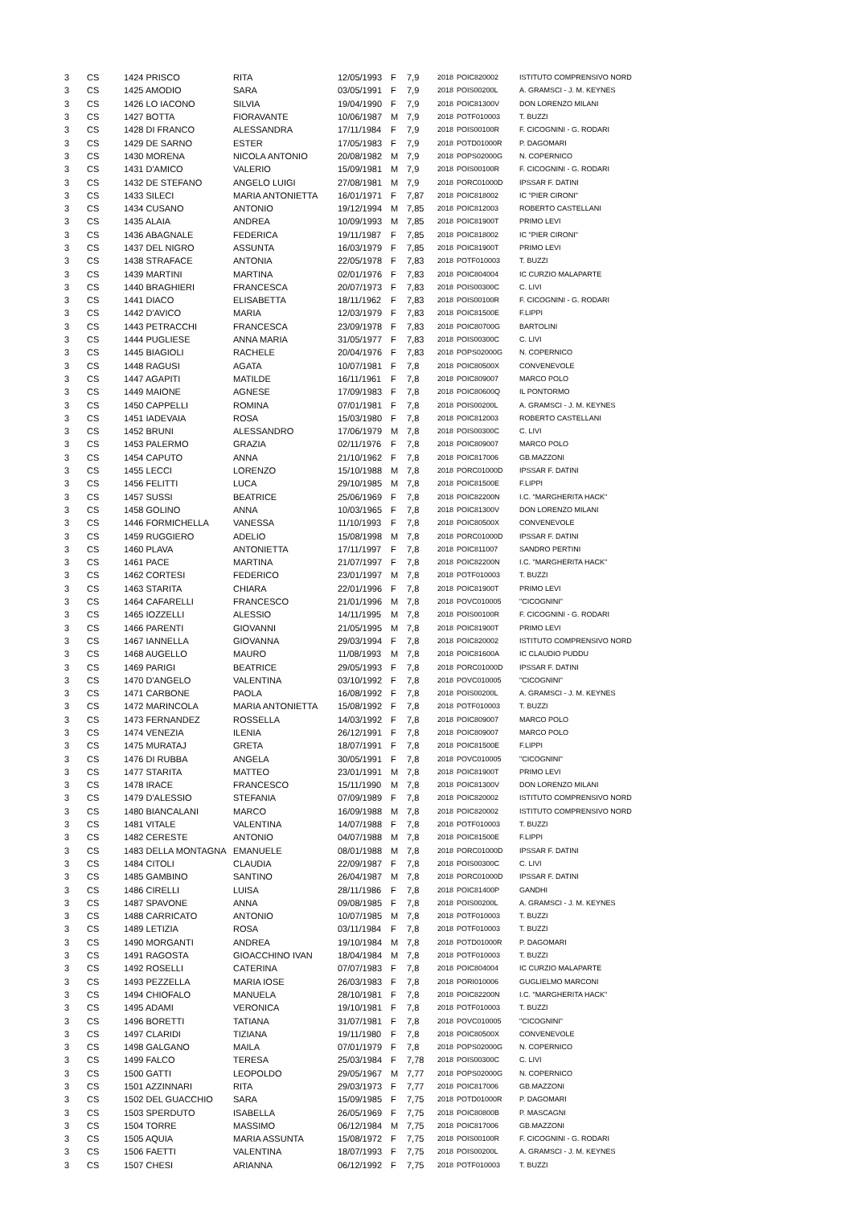| 3 | CS | 1424 PRISCO | RITA | 12/05/1993 | F | 7,9 | 2018 | POIC820002 | ISTITUTO COMPRENSIVO NORD |
| 3 | CS | 1425 AMODIO | SARA | 03/05/1991 | F | 7,9 | 2018 | POIS00200L | A. GRAMSCI - J. M. KEYNES |
| 3 | CS | 1426 LO IACONO | SILVIA | 19/04/1990 | F | 7,9 | 2018 | POIC81300V | DON LORENZO MILANI |
| 3 | CS | 1427 BOTTA | FIORAVANTE | 10/06/1987 | M | 7,9 | 2018 | POTF010003 | T. BUZZI |
| 3 | CS | 1428 DI FRANCO | ALESSANDRA | 17/11/1984 | F | 7,9 | 2018 | POIS00100R | F. CICOGNINI - G. RODARI |
| 3 | CS | 1429 DE SARNO | ESTER | 17/05/1983 | F | 7,9 | 2018 | POTD01000R | P. DAGOMARI |
| 3 | CS | 1430 MORENA | NICOLA ANTONIO | 20/08/1982 | M | 7,9 | 2018 | POPS02000G | N. COPERNICO |
| 3 | CS | 1431 D'AMICO | VALERIO | 15/09/1981 | M | 7,9 | 2018 | POIS00100R | F. CICOGNINI - G. RODARI |
| 3 | CS | 1432 DE STEFANO | ANGELO LUIGI | 27/08/1981 | M | 7,9 | 2018 | PORC01000D | IPSSAR F. DATINI |
| 3 | CS | 1433 SILECI | MARIA ANTONIETTA | 16/01/1971 | F | 7,87 | 2018 | POIC818002 | IC "PIER CIRONI" |
| 3 | CS | 1434 CUSANO | ANTONIO | 19/12/1994 | M | 7,85 | 2018 | POIC812003 | ROBERTO CASTELLANI |
| 3 | CS | 1435 ALAIA | ANDREA | 10/09/1993 | M | 7,85 | 2018 | POIC81900T | PRIMO LEVI |
| 3 | CS | 1436 ABAGNALE | FEDERICA | 19/11/1987 | F | 7,85 | 2018 | POIC818002 | IC "PIER CIRONI" |
| 3 | CS | 1437 DEL NIGRO | ASSUNTA | 16/03/1979 | F | 7,85 | 2018 | POIC81900T | PRIMO LEVI |
| 3 | CS | 1438 STRAFACE | ANTONIA | 22/05/1978 | F | 7,83 | 2018 | POTF010003 | T. BUZZI |
| 3 | CS | 1439 MARTINI | MARTINA | 02/01/1976 | F | 7,83 | 2018 | POIC804004 | IC CURZIO MALAPARTE |
| 3 | CS | 1440 BRAGHIERI | FRANCESCA | 20/07/1973 | F | 7,83 | 2018 | POIS00300C | C. LIVI |
| 3 | CS | 1441 DIACO | ELISABETTA | 18/11/1962 | F | 7,83 | 2018 | POIS00100R | F. CICOGNINI - G. RODARI |
| 3 | CS | 1442 D'AVICO | MARIA | 12/03/1979 | F | 7,83 | 2018 | POIC81500E | F.LIPPI |
| 3 | CS | 1443 PETRACCHI | FRANCESCA | 23/09/1978 | F | 7,83 | 2018 | POIC80700G | BARTOLINI |
| 3 | CS | 1444 PUGLIESE | ANNA MARIA | 31/05/1977 | F | 7,83 | 2018 | POIS00300C | C. LIVI |
| 3 | CS | 1445 BIAGIOLI | RACHELE | 20/04/1976 | F | 7,83 | 2018 | POPS02000G | N. COPERNICO |
| 3 | CS | 1448 RAGUSI | AGATA | 10/07/1981 | F | 7,8 | 2018 | POIC80500X | CONVENEVOLE |
| 3 | CS | 1447 AGAPITI | MATILDE | 16/11/1961 | F | 7,8 | 2018 | POIC809007 | MARCO POLO |
| 3 | CS | 1449 MAIONE | AGNESE | 17/09/1983 | F | 7,8 | 2018 | POIC80600Q | IL PONTORMO |
| 3 | CS | 1450 CAPPELLI | ROMINA | 07/01/1981 | F | 7,8 | 2018 | POIS00200L | A. GRAMSCI - J. M. KEYNES |
| 3 | CS | 1451 IADEVAIA | ROSA | 15/03/1980 | F | 7,8 | 2018 | POIC812003 | ROBERTO CASTELLANI |
| 3 | CS | 1452 BRUNI | ALESSANDRO | 17/06/1979 | M | 7,8 | 2018 | POIS00300C | C. LIVI |
| 3 | CS | 1453 PALERMO | GRAZIA | 02/11/1976 | F | 7,8 | 2018 | POIC809007 | MARCO POLO |
| 3 | CS | 1454 CAPUTO | ANNA | 21/10/1962 | F | 7,8 | 2018 | POIC817006 | GB.MAZZONI |
| 3 | CS | 1455 LECCI | LORENZO | 15/10/1988 | M | 7,8 | 2018 | PORC01000D | IPSSAR F. DATINI |
| 3 | CS | 1456 FELITTI | LUCA | 29/10/1985 | M | 7,8 | 2018 | POIC81500E | F.LIPPI |
| 3 | CS | 1457 SUSSI | BEATRICE | 25/06/1969 | F | 7,8 | 2018 | POIC82200N | I.C. "MARGHERITA HACK" |
| 3 | CS | 1458 GOLINO | ANNA | 10/03/1965 | F | 7,8 | 2018 | POIC81300V | DON LORENZO MILANI |
| 3 | CS | 1446 FORMICHELLA | VANESSA | 11/10/1993 | F | 7,8 | 2018 | POIC80500X | CONVENEVOLE |
| 3 | CS | 1459 RUGGIERO | ADELIO | 15/08/1998 | M | 7,8 | 2018 | PORC01000D | IPSSAR F. DATINI |
| 3 | CS | 1460 PLAVA | ANTONIETTA | 17/11/1997 | F | 7,8 | 2018 | POIC811007 | SANDRO PERTINI |
| 3 | CS | 1461 PACE | MARTINA | 21/07/1997 | F | 7,8 | 2018 | POIC82200N | I.C. "MARGHERITA HACK" |
| 3 | CS | 1462 CORTESI | FEDERICO | 23/01/1997 | M | 7,8 | 2018 | POTF010003 | T. BUZZI |
| 3 | CS | 1463 STARITA | CHIARA | 22/01/1996 | F | 7,8 | 2018 | POIC81900T | PRIMO LEVI |
| 3 | CS | 1464 CAFARELLI | FRANCESCO | 21/01/1996 | M | 7,8 | 2018 | POVC010005 | "CICOGNINI" |
| 3 | CS | 1465 IOZZELLI | ALESSIO | 14/11/1995 | M | 7,8 | 2018 | POIS00100R | F. CICOGNINI - G. RODARI |
| 3 | CS | 1466 PARENTI | GIOVANNI | 21/05/1995 | M | 7,8 | 2018 | POIC81900T | PRIMO LEVI |
| 3 | CS | 1467 IANNELLA | GIOVANNA | 29/03/1994 | F | 7,8 | 2018 | POIC820002 | ISTITUTO COMPRENSIVO NORD |
| 3 | CS | 1468 AUGELLO | MAURO | 11/08/1993 | M | 7,8 | 2018 | POIC81600A | IC CLAUDIO PUDDU |
| 3 | CS | 1469 PARIGI | BEATRICE | 29/05/1993 | F | 7,8 | 2018 | PORC01000D | IPSSAR F. DATINI |
| 3 | CS | 1470 D'ANGELO | VALENTINA | 03/10/1992 | F | 7,8 | 2018 | POVC010005 | "CICOGNINI" |
| 3 | CS | 1471 CARBONE | PAOLA | 16/08/1992 | F | 7,8 | 2018 | POIS00200L | A. GRAMSCI - J. M. KEYNES |
| 3 | CS | 1472 MARINCOLA | MARIA ANTONIETTA | 15/08/1992 | F | 7,8 | 2018 | POTF010003 | T. BUZZI |
| 3 | CS | 1473 FERNANDEZ | ROSSELLA | 14/03/1992 | F | 7,8 | 2018 | POIC809007 | MARCO POLO |
| 3 | CS | 1474 VENEZIA | ILENIA | 26/12/1991 | F | 7,8 | 2018 | POIC809007 | MARCO POLO |
| 3 | CS | 1475 MURATAJ | GRETA | 18/07/1991 | F | 7,8 | 2018 | POIC81500E | F.LIPPI |
| 3 | CS | 1476 DI RUBBA | ANGELA | 30/05/1991 | F | 7,8 | 2018 | POVC010005 | "CICOGNINI" |
| 3 | CS | 1477 STARITA | MATTEO | 23/01/1991 | M | 7,8 | 2018 | POIC81900T | PRIMO LEVI |
| 3 | CS | 1478 IRACE | FRANCESCO | 15/11/1990 | M | 7,8 | 2018 | POIC81300V | DON LORENZO MILANI |
| 3 | CS | 1479 D'ALESSIO | STEFANIA | 07/09/1989 | F | 7,8 | 2018 | POIC820002 | ISTITUTO COMPRENSIVO NORD |
| 3 | CS | 1480 BIANCALANI | MARCO | 16/09/1988 | M | 7,8 | 2018 | POIC820002 | ISTITUTO COMPRENSIVO NORD |
| 3 | CS | 1481 VITALE | VALENTINA | 14/07/1988 | F | 7,8 | 2018 | POTF010003 | T. BUZZI |
| 3 | CS | 1482 CERESTE | ANTONIO | 04/07/1988 | M | 7,8 | 2018 | POIC81500E | F.LIPPI |
| 3 | CS | 1483 DELLA MONTAGNA | EMANUELE | 08/01/1988 | M | 7,8 | 2018 | PORC01000D | IPSSAR F. DATINI |
| 3 | CS | 1484 CITOLI | CLAUDIA | 22/09/1987 | F | 7,8 | 2018 | POIS00300C | C. LIVI |
| 3 | CS | 1485 GAMBINO | SANTINO | 26/04/1987 | M | 7,8 | 2018 | PORC01000D | IPSSAR F. DATINI |
| 3 | CS | 1486 CIRELLI | LUISA | 28/11/1986 | F | 7,8 | 2018 | POIC81400P | GANDHI |
| 3 | CS | 1487 SPAVONE | ANNA | 09/08/1985 | F | 7,8 | 2018 | POIS00200L | A. GRAMSCI - J. M. KEYNES |
| 3 | CS | 1488 CARRICATO | ANTONIO | 10/07/1985 | M | 7,8 | 2018 | POTF010003 | T. BUZZI |
| 3 | CS | 1489 LETIZIA | ROSA | 03/11/1984 | F | 7,8 | 2018 | POTF010003 | T. BUZZI |
| 3 | CS | 1490 MORGANTI | ANDREA | 19/10/1984 | M | 7,8 | 2018 | POTD01000R | P. DAGOMARI |
| 3 | CS | 1491 RAGOSTA | GIOACCHINO IVAN | 18/04/1984 | M | 7,8 | 2018 | POTF010003 | T. BUZZI |
| 3 | CS | 1492 ROSELLI | CATERINA | 07/07/1983 | F | 7,8 | 2018 | POIC804004 | IC CURZIO MALAPARTE |
| 3 | CS | 1493 PEZZELLA | MARIA IOSE | 26/03/1983 | F | 7,8 | 2018 | PORI010006 | GUGLIELMO MARCONI |
| 3 | CS | 1494 CHIOFALO | MANUELA | 28/10/1981 | F | 7,8 | 2018 | POIC82200N | I.C. "MARGHERITA HACK" |
| 3 | CS | 1495 ADAMI | VERONICA | 19/10/1981 | F | 7,8 | 2018 | POTF010003 | T. BUZZI |
| 3 | CS | 1496 BORETTI | TATIANA | 31/07/1981 | F | 7,8 | 2018 | POVC010005 | "CICOGNINI" |
| 3 | CS | 1497 CLARIDI | TIZIANA | 19/11/1980 | F | 7,8 | 2018 | POIC80500X | CONVENEVOLE |
| 3 | CS | 1498 GALGANO | MAILA | 07/01/1979 | F | 7,8 | 2018 | POPS02000G | N. COPERNICO |
| 3 | CS | 1499 FALCO | TERESA | 25/03/1984 | F | 7,78 | 2018 | POIS00300C | C. LIVI |
| 3 | CS | 1500 GATTI | LEOPOLDO | 29/05/1967 | M | 7,77 | 2018 | POPS02000G | N. COPERNICO |
| 3 | CS | 1501 AZZINNARI | RITA | 29/03/1973 | F | 7,77 | 2018 | POIC817006 | GB.MAZZONI |
| 3 | CS | 1502 DEL GUACCHIO | SARA | 15/09/1985 | F | 7,75 | 2018 | POTD01000R | P. DAGOMARI |
| 3 | CS | 1503 SPERDUTO | ISABELLA | 26/05/1969 | F | 7,75 | 2018 | POIC80800B | P. MASCAGNI |
| 3 | CS | 1504 TORRE | MASSIMO | 06/12/1984 | M | 7,75 | 2018 | POIC817006 | GB.MAZZONI |
| 3 | CS | 1505 AQUIA | MARIA ASSUNTA | 15/08/1972 | F | 7,75 | 2018 | POIS00100R | F. CICOGNINI - G. RODARI |
| 3 | CS | 1506 FAETTI | VALENTINA | 18/07/1993 | F | 7,75 | 2018 | POIS00200L | A. GRAMSCI - J. M. KEYNES |
| 3 | CS | 1507 CHESI | ARIANNA | 06/12/1992 | F | 7,75 | 2018 | POTF010003 | T. BUZZI |